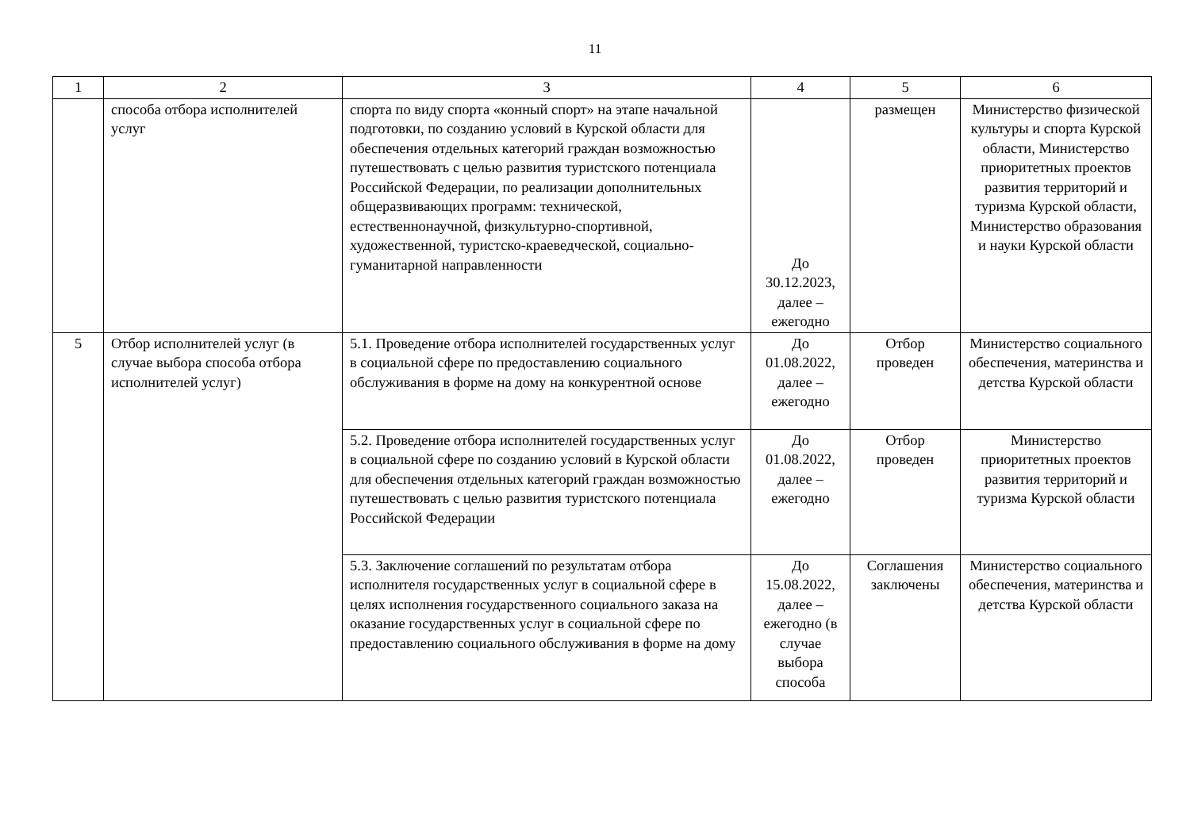11
| 1 | 2 | 3 | 4 | 5 | 6 |
| --- | --- | --- | --- | --- | --- |
| | способа отбора исполнителей услуг | спорта по виду спорта «конный спорт» на этапе начальной подготовки, по созданию условий в Курской области для обеспечения отдельных категорий граждан возможностью путешествовать с целью развития туристского потенциала Российской Федерации, по реализации дополнительных общеразвивающих программ: технической, естественнонаучной, физкультурно-спортивной, художественной, туристско-краеведческой, социально-гуманитарной направленности | До 30.12.2023, далее – ежегодно | размещен | Министерство физической культуры и спорта Курской области, Министерство приоритетных проектов развития территорий и туризма Курской области, Министерство образования и науки Курской области |
| 5 | Отбор исполнителей услуг (в случае выбора способа отбора исполнителей услуг) | 5.1. Проведение отбора исполнителей государственных услуг в социальной сфере по предоставлению социального обслуживания в форме на дому на конкурентной основе | До 01.08.2022, далее – ежегодно | Отбор проведен | Министерство социального обеспечения, материнства и детства Курской области |
| | | 5.2. Проведение отбора исполнителей государственных услуг в социальной сфере по созданию условий в Курской области для обеспечения отдельных категорий граждан возможностью путешествовать с целью развития туристского потенциала Российской Федерации | До 01.08.2022, далее – ежегодно | Отбор проведен | Министерство приоритетных проектов развития территорий и туризма Курской области |
| | | 5.3. Заключение соглашений по результатам отбора исполнителя государственных услуг в социальной сфере в целях исполнения государственного социального заказа на оказание государственных услуг в социальной сфере по предоставлению социального обслуживания в форме на дому | До 15.08.2022, далее – ежегодно (в случае выбора способа | Соглашения заключены | Министерство социального обеспечения, материнства и детства Курской области |